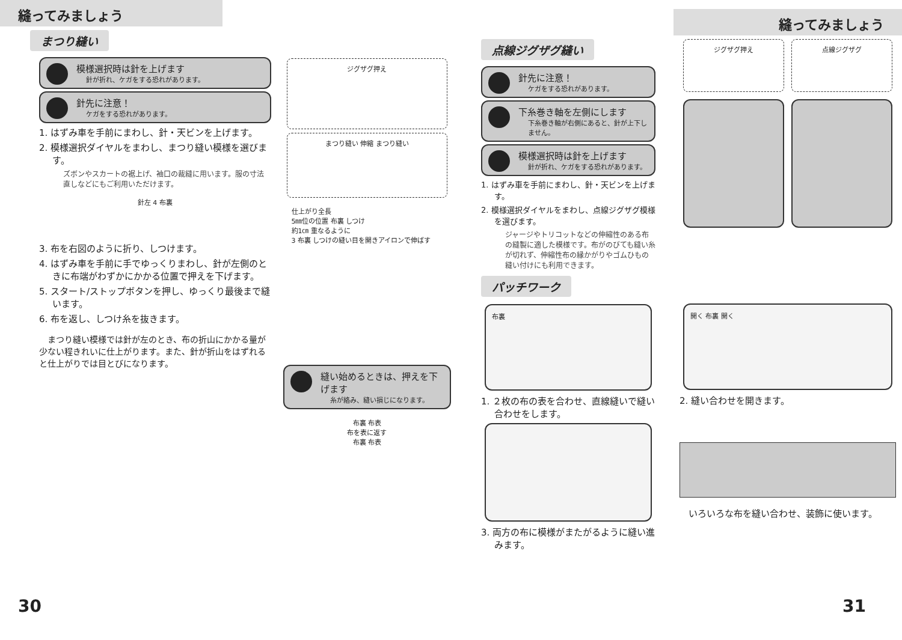縫ってみましょう
まつり縫い
模様選択時は針を上げます
針が折れ、ケガをする恐れがあります。
針先に注意！
ケガをする恐れがあります。
1. はずみ車を手前にまわし、針・天ビンを上げます。
2. 模様選択ダイヤルをまわし、まつり縫い模様を選びます。
ズボンやスカートの裾上げ、袖口の裁縫に用います。服の寸法直しなどにもご利用いただけます。
針左 4 布裏
3. 布を右図のように折り、しつけます。
4. はずみ車を手前に手でゆっくりまわし、針が左側のときに布端がわずかにかかる位置で押えを下げます。
5. スタート/ストップボタンを押し、ゆっくり最後まで縫います。
6. 布を返し、しつけ糸を抜きます。
　まつり縫い模様では針が左のとき、布の折山にかかる量が少ない程きれいに仕上がります。また、針が折山をはずれると仕上がりでは目とびになります。
ジグザグ押え
まつり縫い 伸縮 まつり縫い
仕上がり全長
5㎜位の位置 布裏 しつけ
約1㎝ 重なるように
3 布裏 しつけの縫い目を開きアイロンで伸ばす
縫い始めるときは、押えを下げます
糸が絡み、縫い損じになります。
布裏 布表
布を表に返す
布裏 布表
30
縫ってみましょう
点線ジグザグ縫い
針先に注意！
ケガをする恐れがあります。
下糸巻き軸を左側にします
下糸巻き軸が右側にあると、針が上下しません。
模様選択時は針を上げます
針が折れ、ケガをする恐れがあります。
1. はずみ車を手前にまわし、針・天ビンを上げます。
2. 模様選択ダイヤルをまわし、点線ジグザグ模様を選びます。
ジャージやトリコットなどの伸縮性のある布の縫製に適した模様です。布がのびても縫い糸が切れず、伸縮性布の縁かがりやゴムひもの縫い付けにも利用できます。
パッチワーク
布裏
1. ２枚の布の表を合わせ、直線縫いで縫い合わせをします。
3. 両方の布に模様がまたがるように縫い進みます。
ジグザグ押え 点線ジグザグ
開く 布裏 開く
2. 縫い合わせを開きます。
　いろいろな布を縫い合わせ、装飾に使います。
31